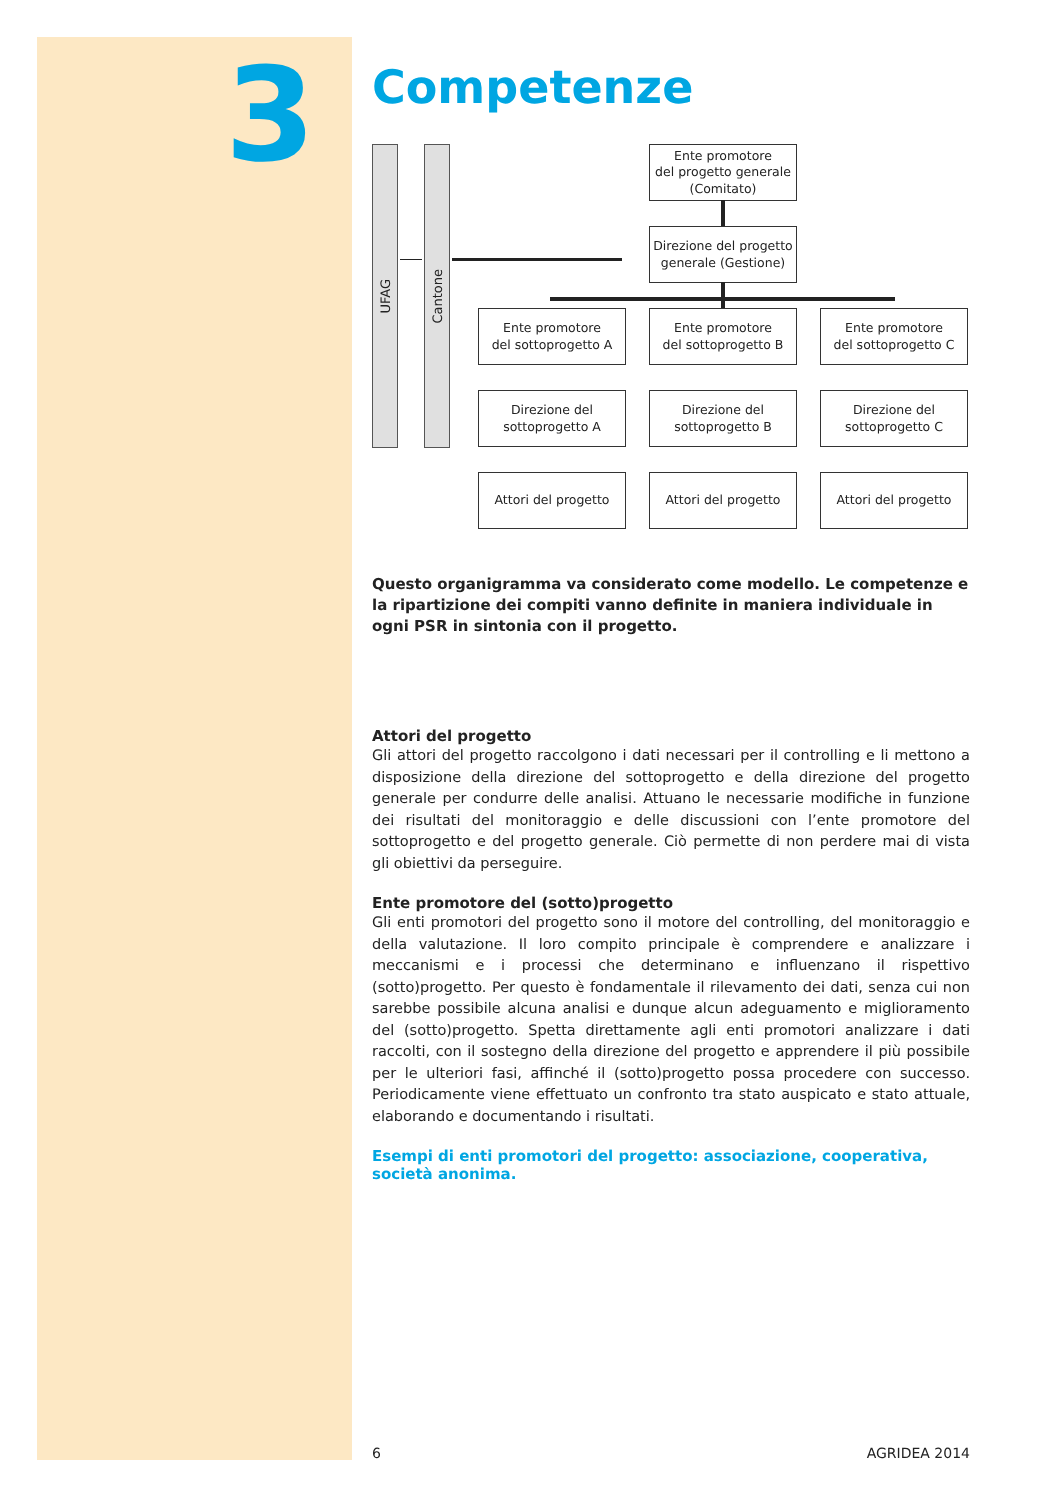3
Competenze
UFAG
Cantone
Ente promotore
del progetto generale
(Comitato)
Direzione del progetto
generale (Gestione)
Ente promotore
del sottoprogetto A
Ente promotore
del sottoprogetto B
Ente promotore
del sottoprogetto C
Direzione del
sottoprogetto A
Direzione del
sottoprogetto B
Direzione del
sottoprogetto C
Attori del progetto Attori del progetto Attori del progetto
Questo organigramma va considerato come modello. Le competenze e la ripartizione dei compiti vanno definite in maniera individuale in ogni PSR in sintonia con il progetto.
Attori del progetto
Gli attori del progetto raccolgono i dati necessari per il controlling e li mettono a disposizione della direzione del sottoprogetto e della direzione del progetto generale per condurre delle analisi. Attuano le necessarie modifiche in funzione dei risultati del monitoraggio e delle discussioni con l’ente promotore del sottoprogetto e del progetto generale. Ciò permette di non perdere mai di vista gli obiettivi da perseguire.
Ente promotore del (sotto)progetto
Gli enti promotori del progetto sono il motore del controlling, del monitoraggio e della valutazione. Il loro compito principale è comprendere e analizzare i meccanismi e i processi che determinano e influenzano il rispettivo (sotto)progetto. Per questo è fondamentale il rilevamento dei dati, senza cui non sarebbe possibile alcuna analisi e dunque alcun adeguamento e miglioramento del (sotto)progetto. Spetta direttamente agli enti promotori analizzare i dati raccolti, con il sostegno della direzione del progetto e apprendere il più possibile per le ulteriori fasi, affinché il (sotto)progetto possa procedere con successo. Periodicamente viene effettuato un confronto tra stato auspicato e stato attuale, elaborando e documentando i risultati.
Esempi di enti promotori del progetto: associazione, cooperativa, società anonima.
6 AGRIDEA 2014